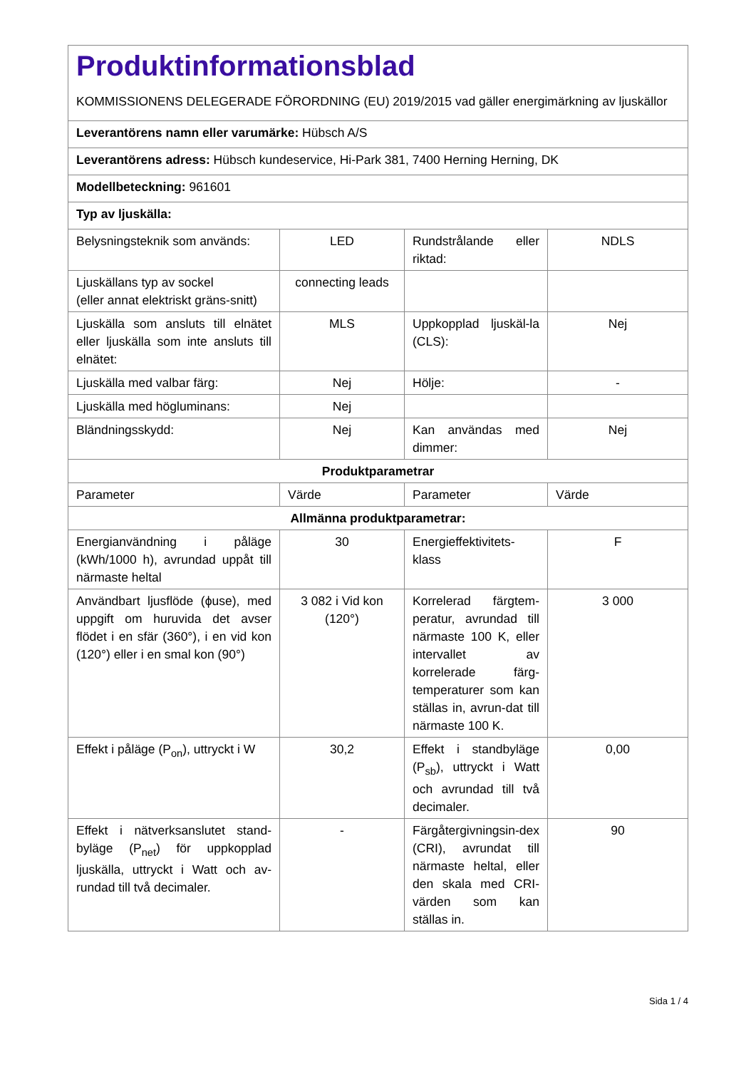| Produktinformationsblad KOMMISSIONENS DELEGERADE FÖRORDNING (EU) 2019/2015 vad gäller energimärkning av ljuskällor | | | |
| Leverantörens namn eller varumärke: Hübsch A/S | | | |
| Leverantörens adress: Hübsch kundeservice, Hi-Park 381, 7400 Herning Herning, DK | | | |
| Modellbeteckning: 961601 | | | |
| Typ av ljuskälla: | | | |
| Belysningsteknik som används: | LED | Rundstrålande eller riktad: | NDLS |
| Ljuskällans typ av sockel (eller annat elektriskt gräns-snitt) | connecting leads | | |
| Ljuskälla som ansluts till elnätet eller ljuskälla som inte ansluts till elnätet: | MLS | Uppkopplad ljuskäl-la (CLS): | Nej |
| Ljuskälla med valbar färg: | Nej | Hölje: | - |
| Ljuskälla med högluminans: | Nej | | |
| Bländningsskydd: | Nej | Kan användas med dimmer: | Nej |
| Produktparametrar | | | |
| Parameter | Värde | Parameter | Värde |
| Allmänna produktparametrar: | | | |
| Energianvändning i påläge (kWh/1000 h), avrundad uppåt till närmaste heltal | 30 | Energieffektivitets-klass | F |
| Användbart ljusflöde (ϕuse), med uppgift om huruvida det avser flödet i en sfär (360°), i en vid kon (120°) eller i en smal kon (90°) | 3 082 i Vid kon (120°) | Korrelerad färgtem-peratur, avrundad till närmaste 100 K, eller intervallet av korrelerade färg-temperaturer som kan ställas in, avrun-dat till närmaste 100 K. | 3 000 |
| Effekt i påläge (P<sub>on</sub>), uttryckt i W | 30,2 | Effekt i standbyläge (P<sub>sb</sub>), uttryckt i Watt och avrundad till två decimaler. | 0,00 |
| Effekt i nätverksanslutet stand-byläge (P<sub>net</sub>) för uppkopplad ljuskälla, uttryckt i Watt och av-rundad till två decimaler. | - | Färgåtergivningsin-dex (CRI), avrundat till närmaste heltal, eller den skala med CRI-värden som kan ställas in. | 90 |
Sida 1 / 4